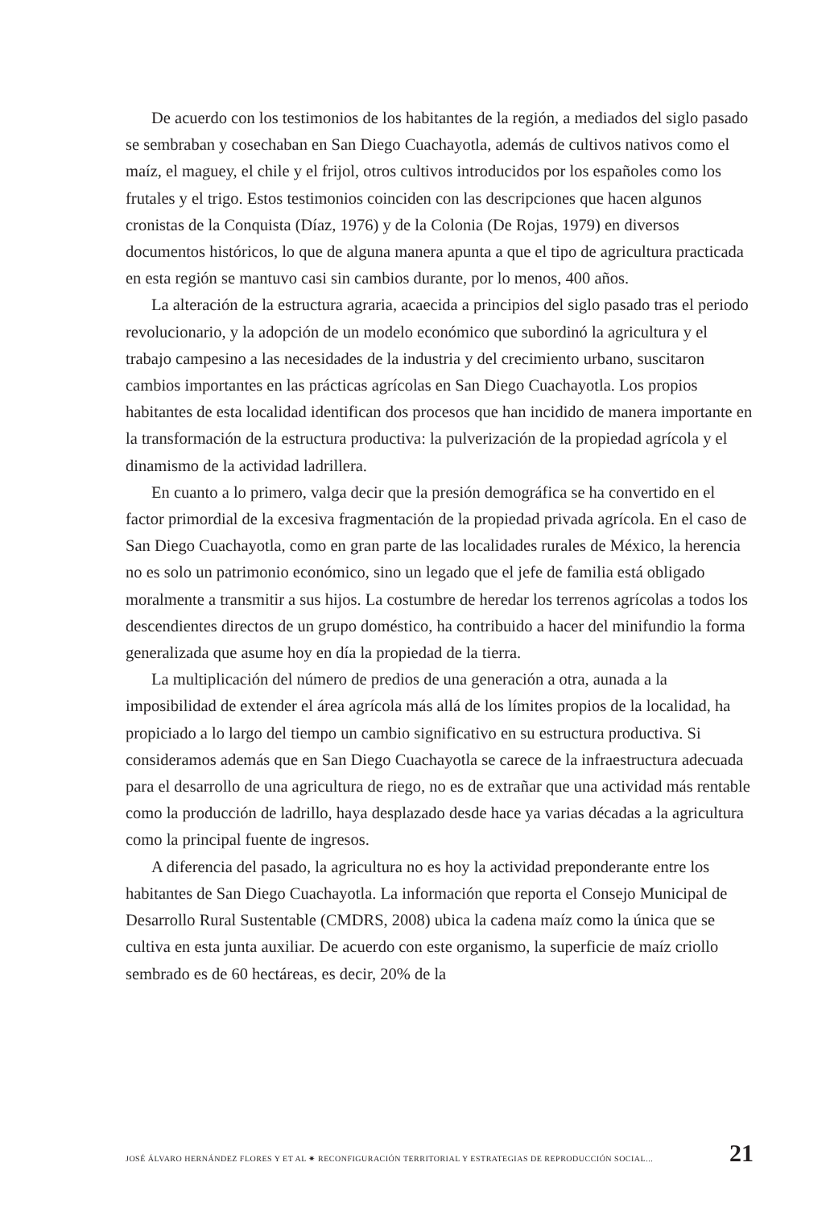De acuerdo con los testimonios de los habitantes de la región, a mediados del siglo pasado se sembraban y cosechaban en San Diego Cuachayotla, además de cultivos nativos como el maíz, el maguey, el chile y el frijol, otros cultivos introducidos por los españoles como los frutales y el trigo. Estos testimonios coinciden con las descripciones que hacen algunos cronistas de la Conquista (Díaz, 1976) y de la Colonia (De Rojas, 1979) en diversos documentos históricos, lo que de alguna manera apunta a que el tipo de agricultura practicada en esta región se mantuvo casi sin cambios durante, por lo menos, 400 años.
La alteración de la estructura agraria, acaecida a principios del siglo pasado tras el periodo revolucionario, y la adopción de un modelo económico que subordinó la agricultura y el trabajo campesino a las necesidades de la industria y del crecimiento urbano, suscitaron cambios importantes en las prácticas agrícolas en San Diego Cuachayotla. Los propios habitantes de esta localidad identifican dos procesos que han incidido de manera importante en la transformación de la estructura productiva: la pulverización de la propiedad agrícola y el dinamismo de la actividad ladrillera.
En cuanto a lo primero, valga decir que la presión demográfica se ha convertido en el factor primordial de la excesiva fragmentación de la propiedad privada agrícola. En el caso de San Diego Cuachayotla, como en gran parte de las localidades rurales de México, la herencia no es solo un patrimonio económico, sino un legado que el jefe de familia está obligado moralmente a transmitir a sus hijos. La costumbre de heredar los terrenos agrícolas a todos los descendientes directos de un grupo doméstico, ha contribuido a hacer del minifundio la forma generalizada que asume hoy en día la propiedad de la tierra.
La multiplicación del número de predios de una generación a otra, aunada a la imposibilidad de extender el área agrícola más allá de los límites propios de la localidad, ha propiciado a lo largo del tiempo un cambio significativo en su estructura productiva. Si consideramos además que en San Diego Cuachayotla se carece de la infraestructura adecuada para el desarrollo de una agricultura de riego, no es de extrañar que una actividad más rentable como la producción de ladrillo, haya desplazado desde hace ya varias décadas a la agricultura como la principal fuente de ingresos.
A diferencia del pasado, la agricultura no es hoy la actividad preponderante entre los habitantes de San Diego Cuachayotla. La información que reporta el Consejo Municipal de Desarrollo Rural Sustentable (CMDRS, 2008) ubica la cadena maíz como la única que se cultiva en esta junta auxiliar. De acuerdo con este organismo, la superficie de maíz criollo sembrado es de 60 hectáreas, es decir, 20% de la
JOSÉ ÁLVARO HERNÁNDEZ FLORES Y ET AL ✷ RECONFIGURACIÓN TERRITORIAL Y ESTRATEGIAS DE REPRODUCCIÓN SOCIAL... 21